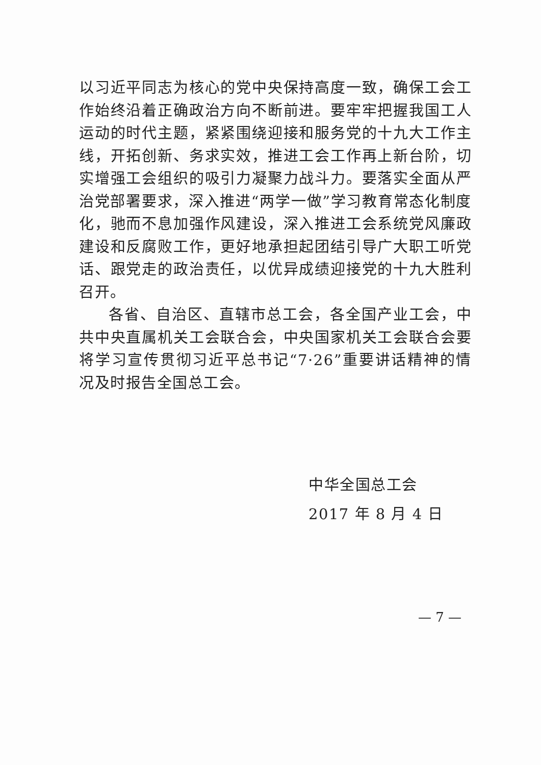以习近平同志为核心的党中央保持高度一致，确保工会工作始终沿着正确政治方向不断前进。要牢牢把握我国工人运动的时代主题，紧紧围绕迎接和服务党的十九大工作主线，开拓创新、务求实效，推进工会工作再上新台阶，切实增强工会组织的吸引力凝聚力战斗力。要落实全面从严治党部署要求，深入推进“两学一做”学习教育常态化制度化，驰而不息加强作风建设，深入推进工会系统党风廉政建设和反腐败工作，更好地承担起团结引导广大职工听党话、跟党走的政治责任，以优异成绩迎接党的十九大胜利召开。
各省、自治区、直辖市总工会，各全国产业工会，中共中央直属机关工会联合会，中央国家机关工会联合会要将学习宣传贯彻习近平总书记“7·26”重要讲话精神的情况及时报告全国总工会。
中华全国总工会
2017 年 8 月 4 日
— 7 —